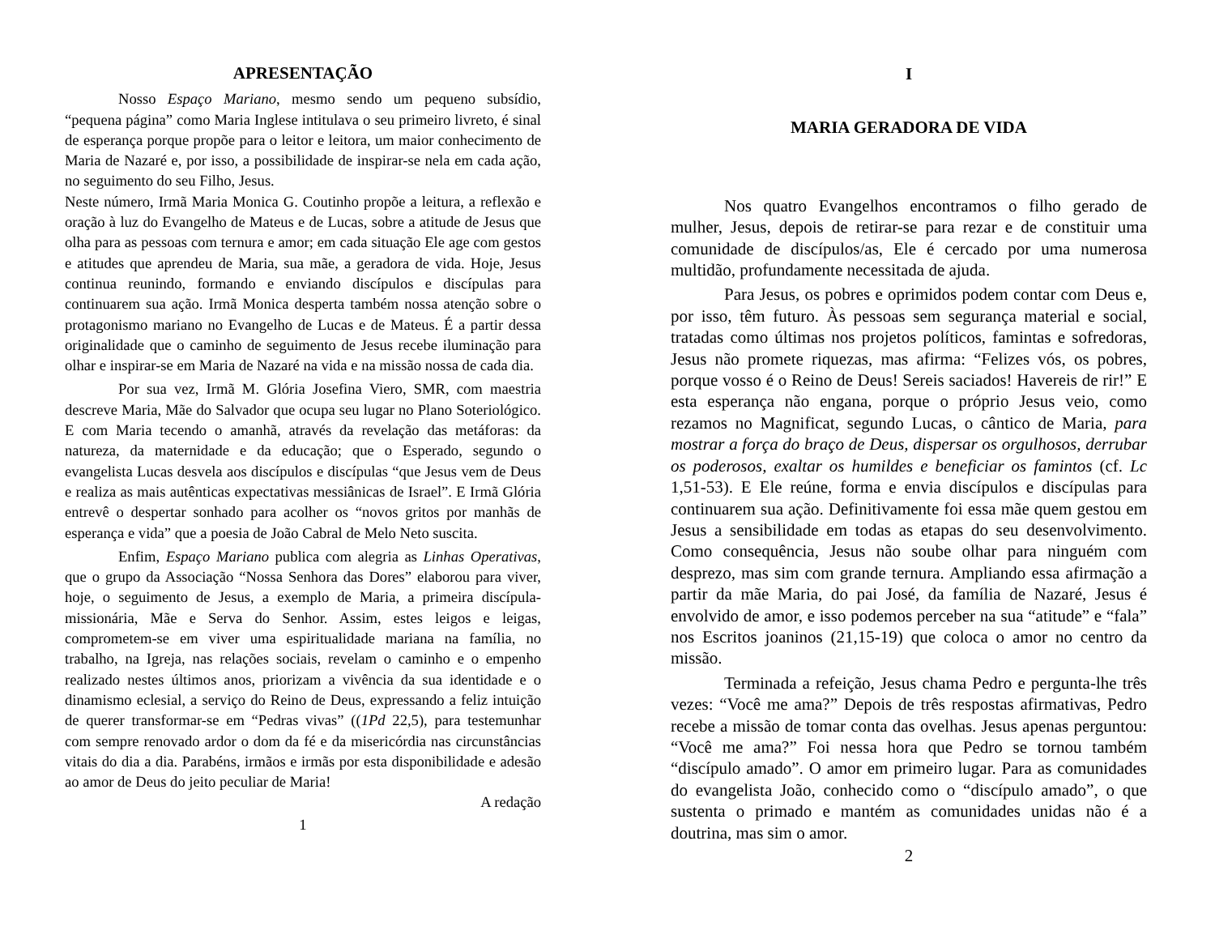APRESENTAÇÃO
Nosso Espaço Mariano, mesmo sendo um pequeno subsídio, “pequena página” como Maria Inglese intitulava o seu primeiro livreto, é sinal de esperança porque propõe para o leitor e leitora, um maior conhecimento de Maria de Nazaré e, por isso, a possibilidade de inspirar-se nela em cada ação, no seguimento do seu Filho, Jesus.
Neste número, Irmã Maria Monica G. Coutinho propõe a leitura, a reflexão e oração à luz do Evangelho de Mateus e de Lucas, sobre a atitude de Jesus que olha para as pessoas com ternura e amor; em cada situação Ele age com gestos e atitudes que aprendeu de Maria, sua mãe, a geradora de vida. Hoje, Jesus continua reunindo, formando e enviando discípulos e discípulas para continuarem sua ação. Irmã Monica desperta também nossa atenção sobre o protagonismo mariano no Evangelho de Lucas e de Mateus. É a partir dessa originalidade que o caminho de seguimento de Jesus recebe iluminação para olhar e inspirar-se em Maria de Nazaré na vida e na missão nossa de cada dia.
Por sua vez, Irmã M. Glória Josefina Viero, SMR, com maestria descreve Maria, Mãe do Salvador que ocupa seu lugar no Plano Soteriológico. E com Maria tecendo o amanhã, através da revelação das metáforas: da natureza, da maternidade e da educação; que o Esperado, segundo o evangelista Lucas desvela aos discípulos e discípulas “que Jesus vem de Deus e realiza as mais autênticas expectativas messiânicas de Israel”. E Irmã Glória entrevê o despertar sonhado para acolher os “novos gritos por manhãs de esperança e vida” que a poesia de João Cabral de Melo Neto suscita.
Enfim, Espaço Mariano publica com alegria as Linhas Operativas, que o grupo da Associação “Nossa Senhora das Dores” elaborou para viver, hoje, o seguimento de Jesus, a exemplo de Maria, a primeira discípula-missionária, Mãe e Serva do Senhor. Assim, estes leigos e leigas, comprometem-se em viver uma espiritualidade mariana na família, no trabalho, na Igreja, nas relações sociais, revelam o caminho e o empenho realizado nestes últimos anos, priorizam a vivência da sua identidade e o dinamismo eclesial, a serviço do Reino de Deus, expressando a feliz intuição de querer transformar-se em “Pedras vivas” ((1Pd 22,5), para testemunhar com sempre renovado ardor o dom da fé e da misericórdia nas circunstâncias vitais do dia a dia. Parabéns, irmãos e irmãs por esta disponibilidade e adesão ao amor de Deus do jeito peculiar de Maria!
A redação
1
I
MARIA GERADORA DE VIDA
Nos quatro Evangelhos encontramos o filho gerado de mulher, Jesus, depois de retirar-se para rezar e de constituir uma comunidade de discípulos/as, Ele é cercado por uma numerosa multidão, profundamente necessitada de ajuda.
Para Jesus, os pobres e oprimidos podem contar com Deus e, por isso, têm futuro. Às pessoas sem segurança material e social, tratadas como últimas nos projetos políticos, famintas e sofredoras, Jesus não promete riquezas, mas afirma: “Felizes vós, os pobres, porque vosso é o Reino de Deus! Sereis saciados! Havereis de rir!” E esta esperança não engana, porque o próprio Jesus veio, como rezamos no Magnificat, segundo Lucas, o cântico de Maria, para mostrar a força do braço de Deus, dispersar os orgulhosos, derrubar os poderosos, exaltar os humildes e beneficiar os famintos (cf. Lc 1,51-53). E Ele reúne, forma e envia discípulos e discípulas para continuarem sua ação. Definitivamente foi essa mãe quem gestou em Jesus a sensibilidade em todas as etapas do seu desenvolvimento. Como consequência, Jesus não soube olhar para ninguém com desprezo, mas sim com grande ternura. Ampliando essa afirmação a partir da mãe Maria, do pai José, da família de Nazaré, Jesus é envolvido de amor, e isso podemos perceber na sua “atitude” e “fala” nos Escritos joaninos (21,15-19) que coloca o amor no centro da missão.
Terminada a refeição, Jesus chama Pedro e pergunta-lhe três vezes: “Você me ama?” Depois de três respostas afirmativas, Pedro recebe a missão de tomar conta das ovelhas. Jesus apenas perguntou: “Você me ama?” Foi nessa hora que Pedro se tornou também “discípulo amado”. O amor em primeiro lugar. Para as comunidades do evangelista João, conhecido como o “discípulo amado”, o que sustenta o primado e mantém as comunidades unidas não é a doutrina, mas sim o amor.
2